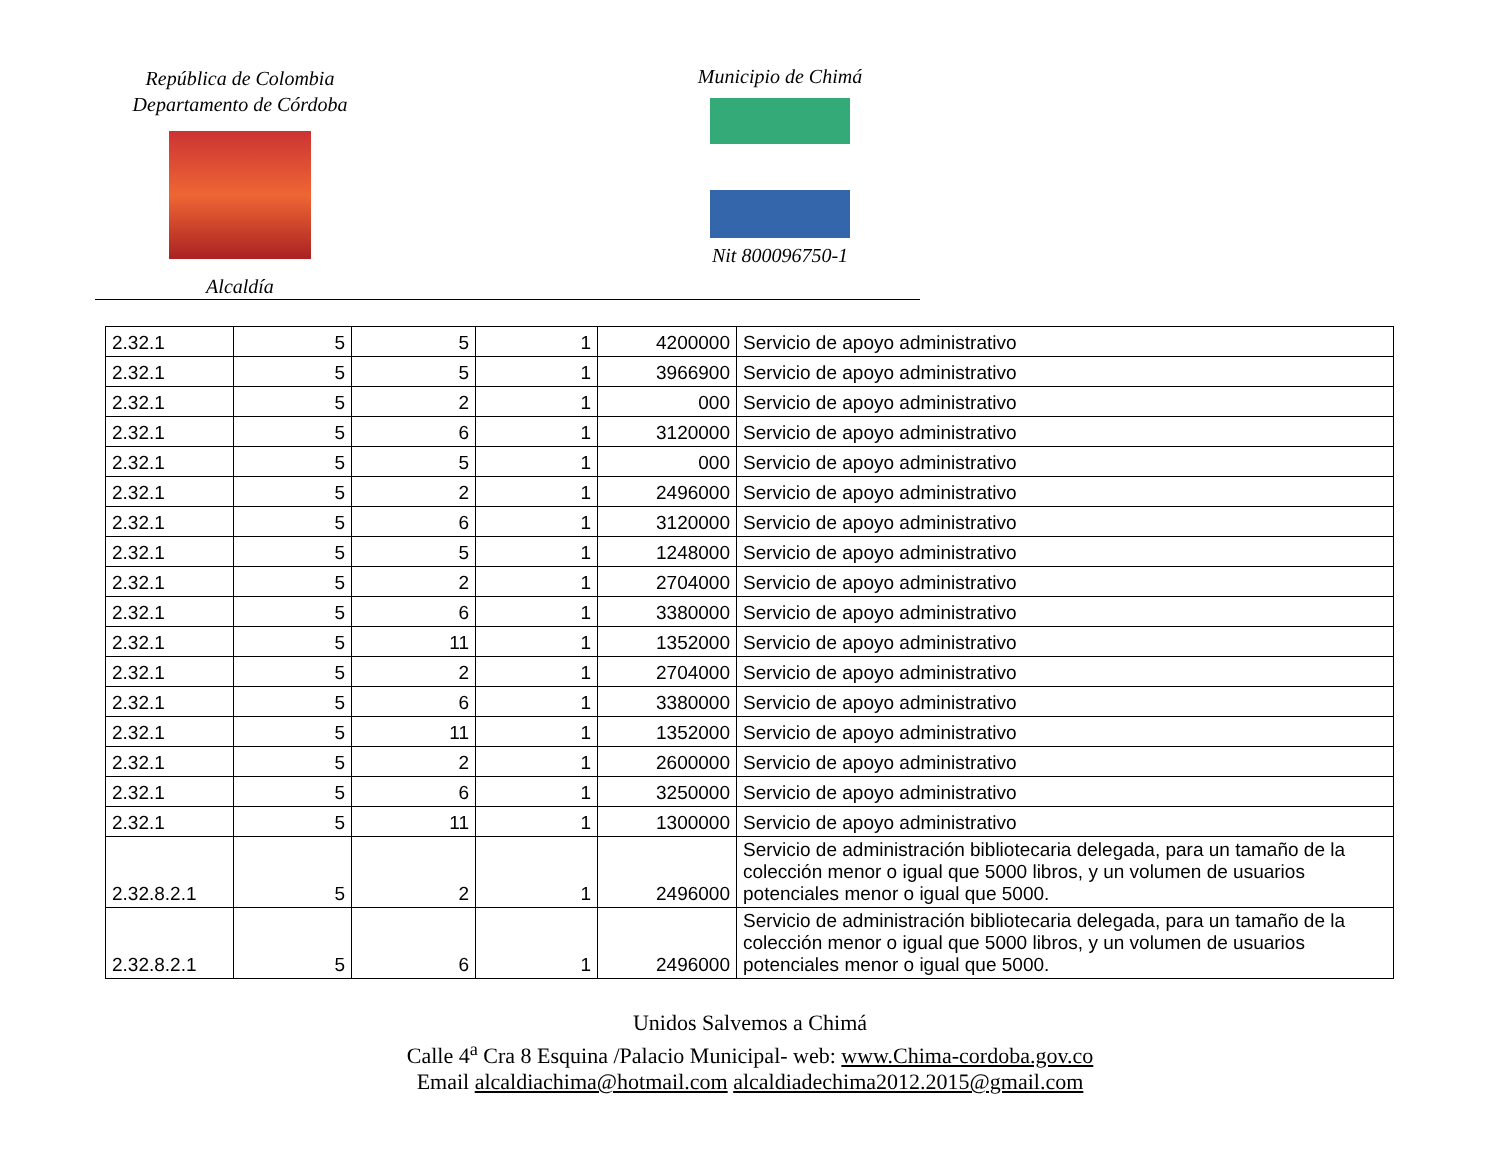República de Colombia
Departamento de Córdoba
Alcaldía
Municipio de Chimá
Nit 800096750-1
| 2.32.1 | 5 | 5 | 1 | 4200000 | Servicio de apoyo administrativo |
| 2.32.1 | 5 | 5 | 1 | 3966900 | Servicio de apoyo administrativo |
| 2.32.1 | 5 | 2 | 1 | 000 | Servicio de apoyo administrativo |
| 2.32.1 | 5 | 6 | 1 | 3120000 | Servicio de apoyo administrativo |
| 2.32.1 | 5 | 5 | 1 | 000 | Servicio de apoyo administrativo |
| 2.32.1 | 5 | 2 | 1 | 2496000 | Servicio de apoyo administrativo |
| 2.32.1 | 5 | 6 | 1 | 3120000 | Servicio de apoyo administrativo |
| 2.32.1 | 5 | 5 | 1 | 1248000 | Servicio de apoyo administrativo |
| 2.32.1 | 5 | 2 | 1 | 2704000 | Servicio de apoyo administrativo |
| 2.32.1 | 5 | 6 | 1 | 3380000 | Servicio de apoyo administrativo |
| 2.32.1 | 5 | 11 | 1 | 1352000 | Servicio de apoyo administrativo |
| 2.32.1 | 5 | 2 | 1 | 2704000 | Servicio de apoyo administrativo |
| 2.32.1 | 5 | 6 | 1 | 3380000 | Servicio de apoyo administrativo |
| 2.32.1 | 5 | 11 | 1 | 1352000 | Servicio de apoyo administrativo |
| 2.32.1 | 5 | 2 | 1 | 2600000 | Servicio de apoyo administrativo |
| 2.32.1 | 5 | 6 | 1 | 3250000 | Servicio de apoyo administrativo |
| 2.32.1 | 5 | 11 | 1 | 1300000 | Servicio de apoyo administrativo |
| 2.32.8.2.1 | 5 | 2 | 1 | 2496000 | Servicio de administración bibliotecaria delegada, para un tamaño de la colección menor o igual que 5000 libros, y un volumen de usuarios potenciales menor o igual que 5000. |
| 2.32.8.2.1 | 5 | 6 | 1 | 2496000 | Servicio de administración bibliotecaria delegada, para un tamaño de la colección menor o igual que 5000 libros, y un volumen de usuarios potenciales menor o igual que 5000. |
Unidos Salvemos a Chimá
Calle 4<sup>a</sup> Cra 8 Esquina /Palacio Municipal- web: www.Chima-cordoba.gov.co
Email alcaldiachima@hotmail.com alcaldiadechima2012.2015@gmail.com